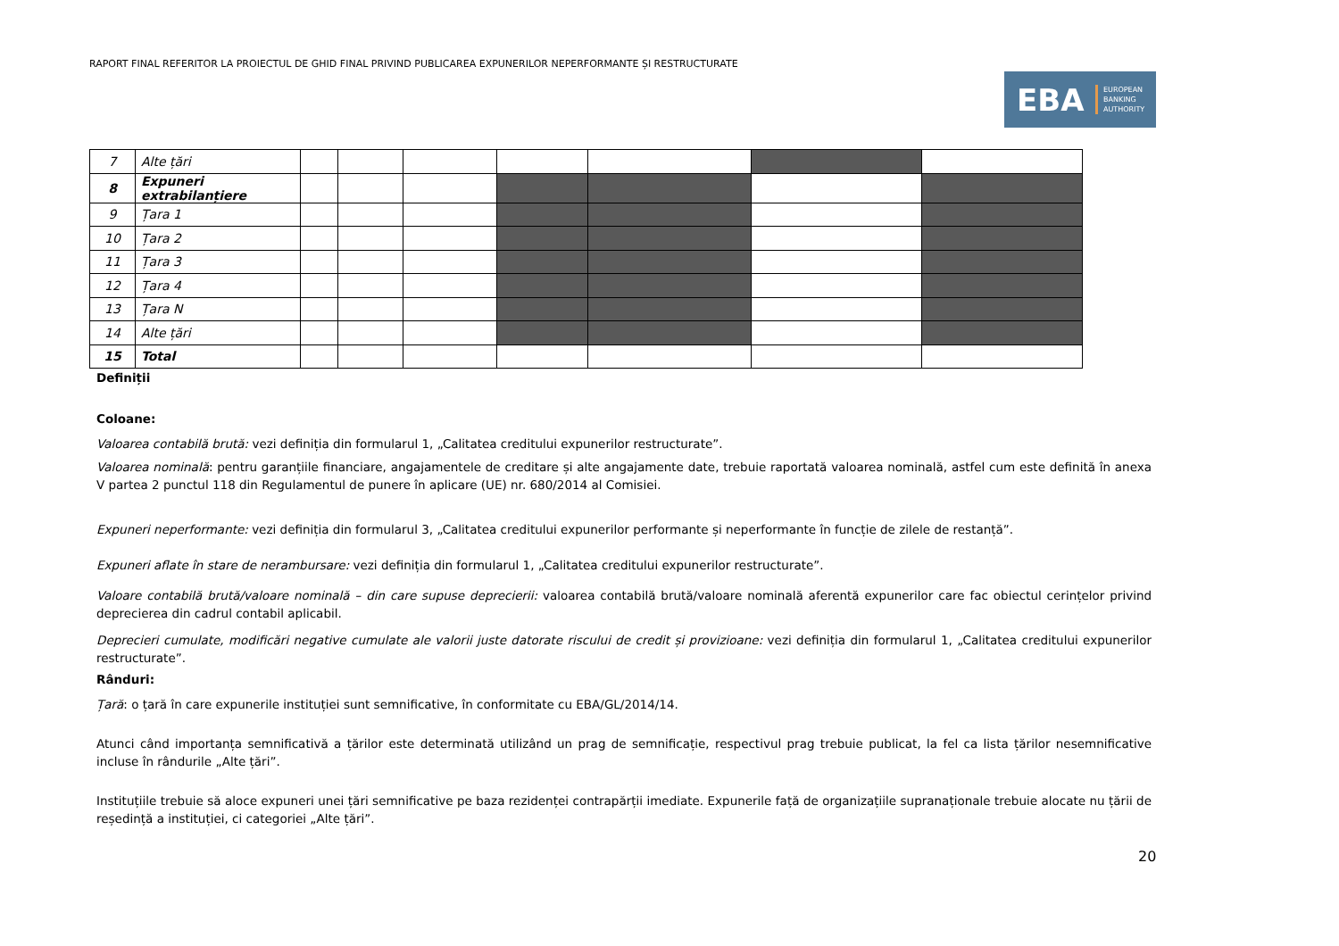RAPORT FINAL REFERITOR LA PROIECTUL DE GHID FINAL PRIVIND PUBLICAREA EXPUNERILOR NEPERFORMANTE ȘI RESTRUCTURATE
EBA EUROPEAN
BANKING
AUTHORITY
| 7 | Alte țări | | | | | | | |
| 8 | Expuneri extrabilanțiere | | | | | | | |
| 9 | Țara 1 | | | | | | | |
| 10 | Țara 2 | | | | | | | |
| 11 | Țara 3 | | | | | | | |
| 12 | Țara 4 | | | | | | | |
| 13 | Țara N | | | | | | | |
| 14 | Alte țări | | | | | | | |
| 15 | Total | | | | | | | |
Definiții
Coloane:
Valoarea contabilă brută: vezi definiția din formularul 1, „Calitatea creditului expunerilor restructurate”.
Valoarea nominală: pentru garanțiile financiare, angajamentele de creditare și alte angajamente date, trebuie raportată valoarea nominală, astfel cum este definită în anexa V partea 2 punctul 118 din Regulamentul de punere în aplicare (UE) nr. 680/2014 al Comisiei.
Expuneri neperformante: vezi definiția din formularul 3, „Calitatea creditului expunerilor performante și neperformante în funcție de zilele de restanță”.
Expuneri aflate în stare de nerambursare: vezi definiția din formularul 1, „Calitatea creditului expunerilor restructurate”.
Valoare contabilă brută/valoare nominală – din care supuse deprecierii: valoarea contabilă brută/valoare nominală aferentă expunerilor care fac obiectul cerințelor privind deprecierea din cadrul contabil aplicabil.
Deprecieri cumulate, modificări negative cumulate ale valorii juste datorate riscului de credit și provizioane: vezi definiția din formularul 1, „Calitatea creditului expunerilor restructurate”.
Rânduri:
Țară: o țară în care expunerile instituției sunt semnificative, în conformitate cu EBA/GL/2014/14.
Atunci când importanța semnificativă a țărilor este determinată utilizând un prag de semnificație, respectivul prag trebuie publicat, la fel ca lista țărilor nesemnificative incluse în rândurile „Alte țări”.
Instituțiile trebuie să aloce expuneri unei țări semnificative pe baza rezidenței contrapărții imediate. Expunerile față de organizațiile supranaționale trebuie alocate nu țării de reședință a instituției, ci categoriei „Alte țări”.
20